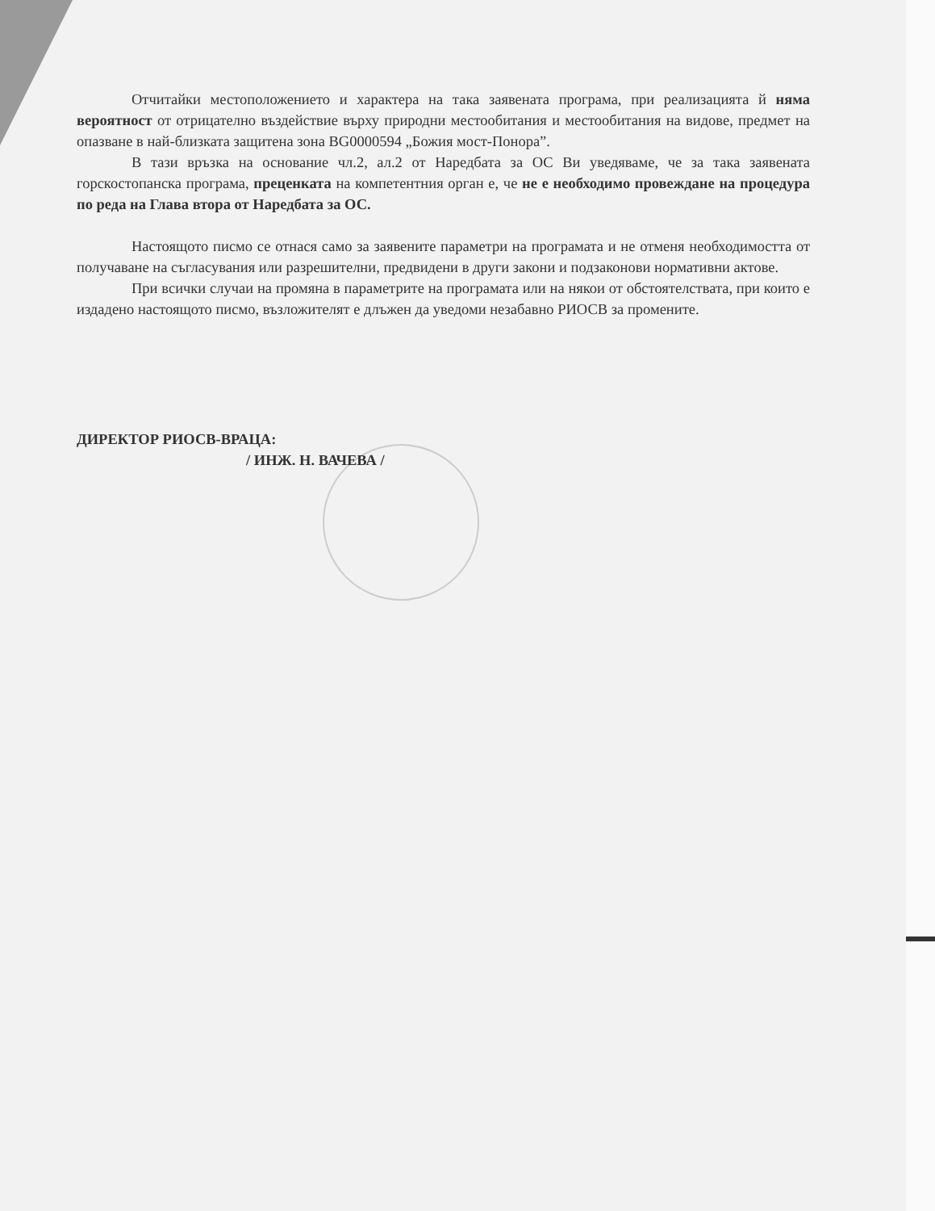Отчитайки местоположението и характера на така заявената програма, при реализацията й няма вероятност от отрицателно въздействие върху природни местообитания и местообитания на видове, предмет на опазване в най-близката защитена зона BG0000594 „Божия мост-Понора”.
В тази връзка на основание чл.2, ал.2 от Наредбата за ОС Ви уведяваме, че за така заявената горскостопанска програма, преценката на компетентния орган е, че не е необходимо провеждане на процедура по реда на Глава втора от Наредбата за ОС.
Настоящото писмо се отнася само за заявените параметри на програмата и не отменя необходимостта от получаване на съгласувания или разрешителни, предвидени в други закони и подзаконови нормативни актове.
При всички случаи на промяна в параметрите на програмата или на някои от обстоятелствата, при които е издадено настоящото писмо, възложителят е длъжен да уведоми незабавно РИОСВ за промените.
ДИРЕКТОР РИОСВ-ВРАЦА:
/ ИНЖ. Н. ВАЧЕВА /